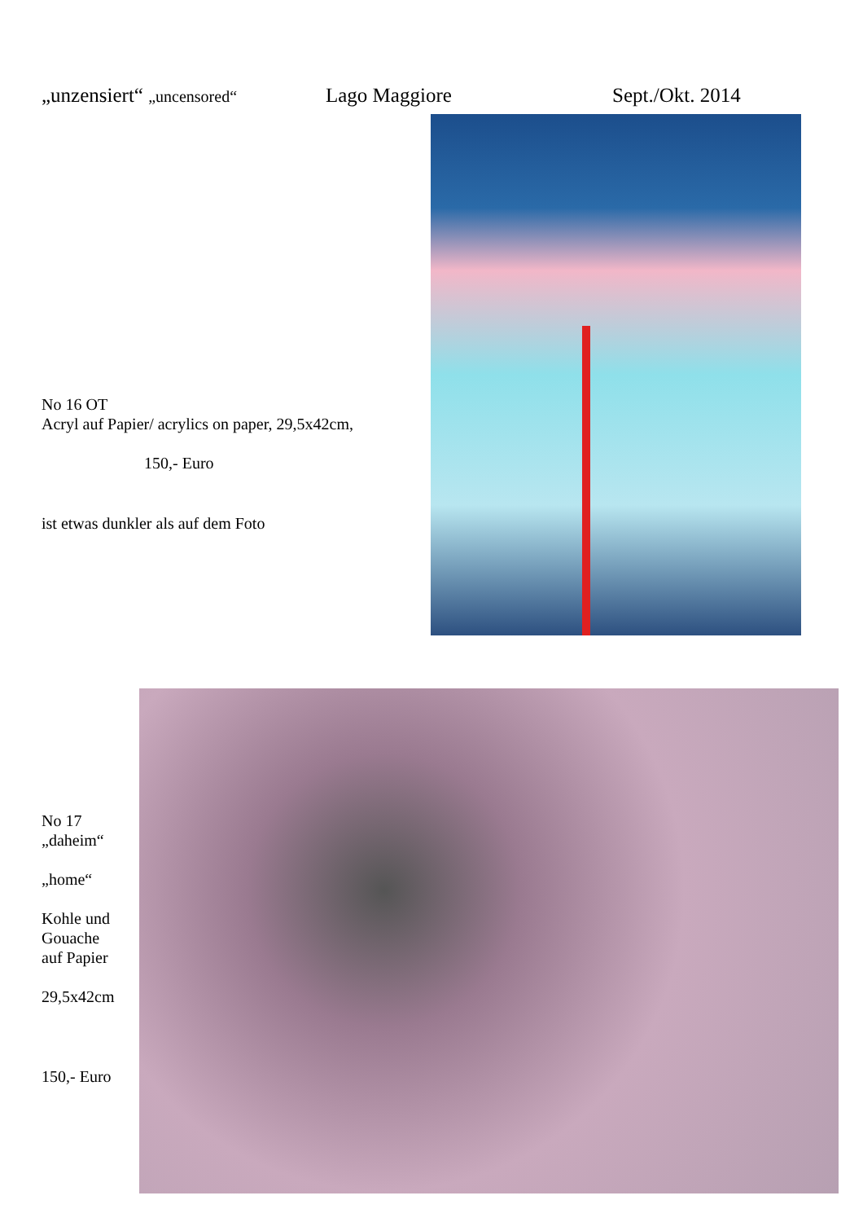„unzensiert“ „uncensored“ Lago Maggiore Sept./Okt. 2014
No 16 OT
Acryl auf Papier/ acrylics on paper, 29,5x42cm,
150,- Euro
ist etwas dunkler als auf dem Foto
No 17
„daheim“
„home“
Kohle und
Gouache
auf Papier
29,5x42cm
150,- Euro